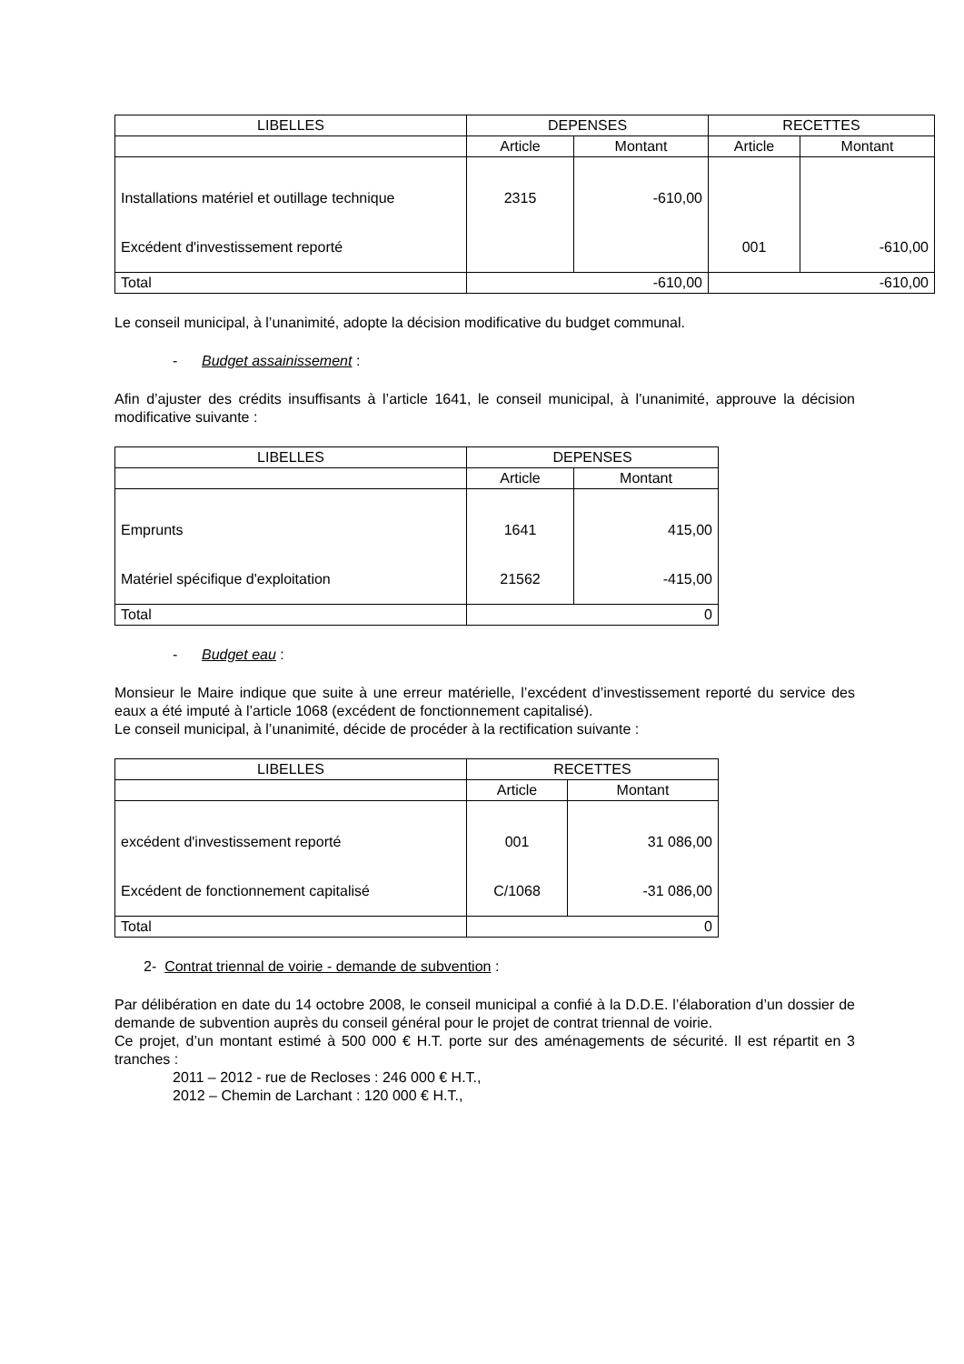| LIBELLES | DEPENSES | | RECETTES | |
| --- | --- | --- | --- | --- |
| | Article | Montant | Article | Montant |
| Installations matériel et outillage technique | 2315 | -610,00 | | |
| Excédent d'investissement reporté | | | 001 | -610,00 |
| Total | -610,00 | | -610,00 | |
Le conseil municipal, à l’unanimité, adopte la décision modificative du budget communal.
- Budget assainissement :
Afin d’ajuster des crédits insuffisants à l’article 1641, le conseil municipal, à l’unanimité, approuve la décision modificative suivante :
| LIBELLES | DEPENSES | |
| --- | --- | --- |
| | Article | Montant |
| Emprunts | 1641 | 415,00 |
| Matériel spécifique d'exploitation | 21562 | -415,00 |
| Total | 0 | |
- Budget eau :
Monsieur le Maire indique que suite à une erreur matérielle, l’excédent d’investissement reporté du service des eaux a été imputé à l’article 1068 (excédent de fonctionnement capitalisé).
Le conseil municipal, à l’unanimité, décide de procéder à la rectification suivante :
| LIBELLES | RECETTES | |
| --- | --- | --- |
| | Article | Montant |
| excédent d'investissement reporté | 001 | 31 086,00 |
| Excédent de fonctionnement capitalisé | C/1068 | -31 086,00 |
| Total | 0 | |
2- Contrat triennal de voirie - demande de subvention :
Par délibération en date du 14 octobre 2008, le conseil municipal a confié à la D.D.E. l’élaboration d’un dossier de demande de subvention auprès du conseil général pour le projet de contrat triennal de voirie.
Ce projet, d’un montant estimé à 500 000 € H.T. porte sur des aménagements de sécurité. Il est répartit en 3 tranches :
2011 – 2012 - rue de Recloses : 246 000 € H.T.,
2012 – Chemin de Larchant : 120 000 € H.T.,